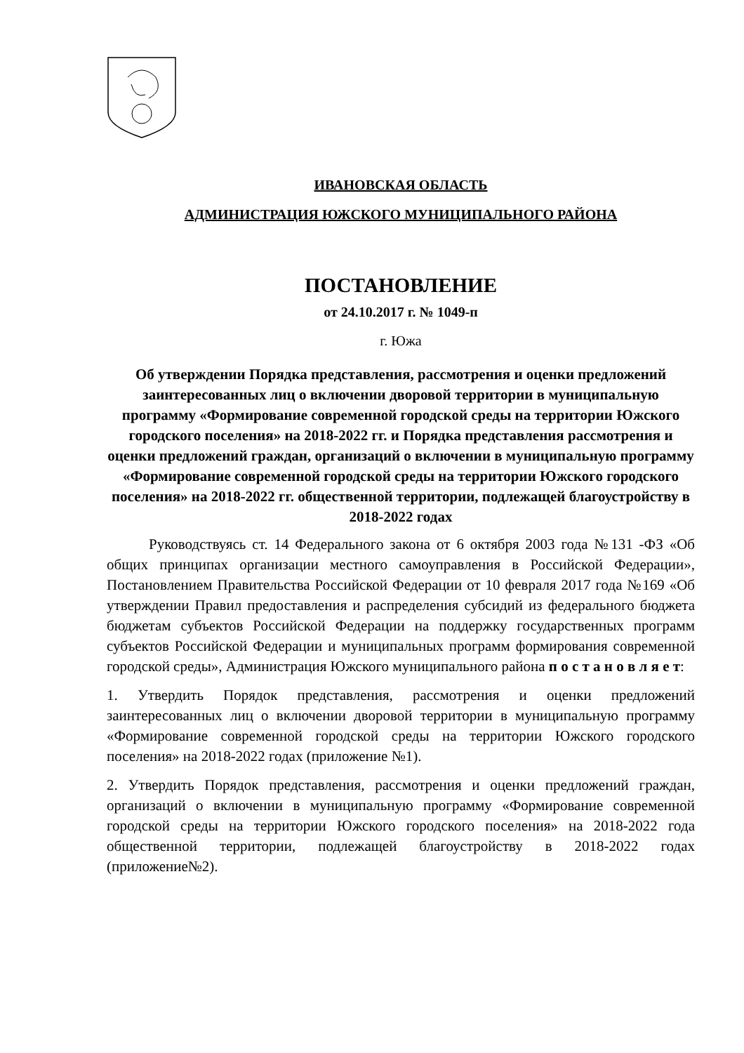ИВАНОВСКАЯ ОБЛАСТЬ
АДМИНИСТРАЦИЯ ЮЖСКОГО МУНИЦИПАЛЬНОГО РАЙОНА
ПОСТАНОВЛЕНИЕ
от 24.10.2017 г. № 1049-п
г. Южа
Об утверждении Порядка представления, рассмотрения и оценки предложений заинтересованных лиц о включении дворовой территории в муниципальную программу «Формирование современной городской среды на территории Южского городского поселения» на 2018-2022 гг. и Порядка представления рассмотрения и оценки предложений граждан, организаций о включении в муниципальную программу «Формирование современной городской среды на территории Южского городского поселения» на 2018-2022 гг. общественной территории, подлежащей благоустройству в 2018-2022 годах
Руководствуясь ст. 14 Федерального закона от 6 октября 2003 года №131 -ФЗ «Об общих принципах организации местного самоуправления в Российской Федерации», Постановлением Правительства Российской Федерации от 10 февраля 2017 года №169 «Об утверждении Правил предоставления и распределения субсидий из федерального бюджета бюджетам субъектов Российской Федерации на поддержку государственных программ субъектов Российской Федерации и муниципальных программ формирования современной городской среды», Администрация Южского муниципального района п о с т а н о в л я е т:
1. Утвердить Порядок представления, рассмотрения и оценки предложений заинтересованных лиц о включении дворовой территории в муниципальную программу «Формирование современной городской среды на территории Южского городского поселения» на 2018-2022 годах (приложение №1).
2. Утвердить Порядок представления, рассмотрения и оценки предложений граждан, организаций о включении в муниципальную программу «Формирование современной городской среды на территории Южского городского поселения» на 2018-2022 года общественной территории, подлежащей благоустройству в 2018-2022 годах (приложение№2).